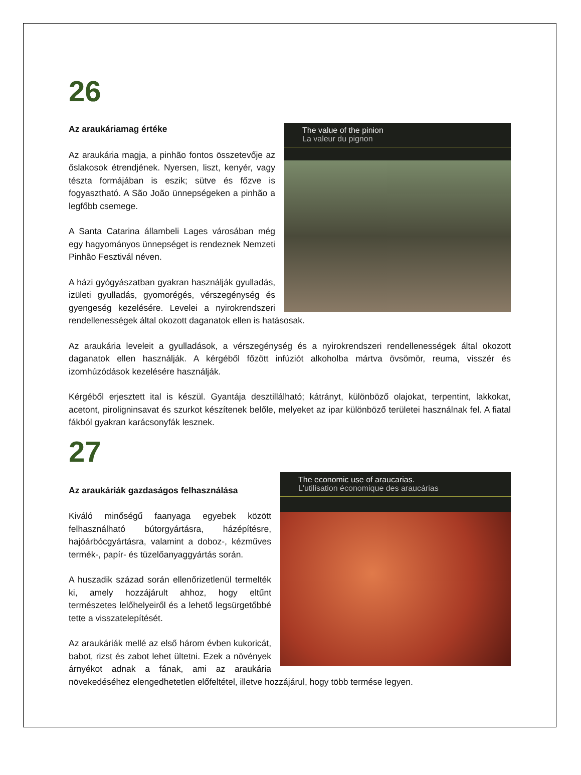26
The value of the pinion
La valeur du pignon
Az araukáriamag értéke
Az araukária magja, a pinhão fontos összetevője az őslakosok étrendjének. Nyersen, liszt, kenyér, vagy tészta formájában is eszik; sütve és főzve is fogyasztható. A São João ünnepségeken a pinhão a legfőbb csemege.
A Santa Catarina állambeli Lages városában még egy hagyományos ünnepséget is rendeznek Nemzeti Pinhão Fesztivál néven.
A házi gyógyászatban gyakran használják gyulladás, izületi gyulladás, gyomorégés, vérszegénység és gyengeség kezelésére. Levelei a nyirokrendszeri rendellenességek által okozott daganatok ellen is hatásosak.
Az araukária leveleit a gyulladások, a vérszegénység és a nyirokrendszeri rendellenességek által okozott daganatok ellen használják. A kérgéből főzött infúziót alkoholba mártva övsömör, reuma, visszér és izomhúzódások kezelésére használják.
Kérgéből erjesztett ital is készül. Gyantája desztillálható; kátrányt, különböző olajokat, terpentint, lakkokat, acetont, piroligninsavat és szurkot készítenek belőle, melyeket az ipar különböző területei használnak fel. A fiatal fákból gyakran karácsonyfák lesznek.
27
The economic use of araucarias.
L'utilisation économique des araucárias
Az araukáriák gazdaságos felhasználása
Kiváló minőségű faanyaga egyebek között felhasználható bútorgyártásra, házépítésre, hajóárbócgyártásra, valamint a doboz-, kézműves termék-, papír- és tüzelőanyaggyártás során.
A huszadik század során ellenőrizetlenül termelték ki, amely hozzájárult ahhoz, hogy eltűnt természetes lelőhelyeiről és a lehető legsürgetőbbé tette a visszatelepítését.
Az araukáriák mellé az első három évben kukoricát, babot, rizst és zabot lehet ültetni. Ezek a növények árnyékot adnak a fának, ami az araukária növekedéséhez elengedhetetlen előfeltétel, illetve hozzájárul, hogy több termése legyen.